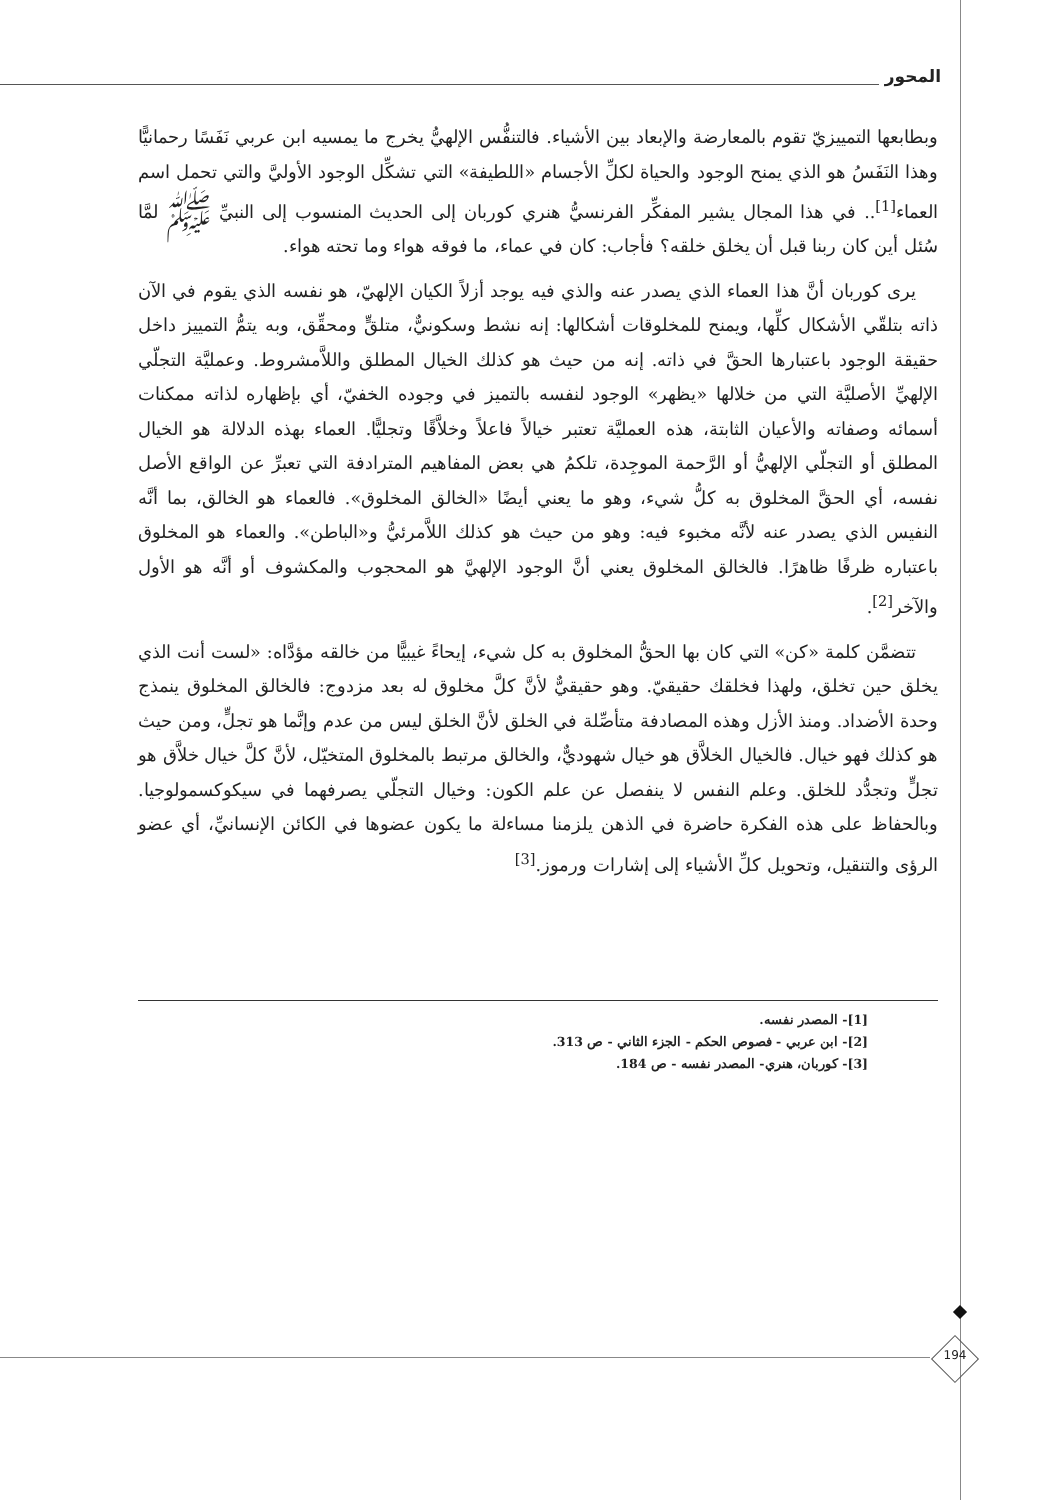المحور
وبطابعها التمييزيّ تقوم بالمعارضة والإبعاد بين الأشياء. فالتنفُّس الإلهيُّ يخرج ما يمسيه ابن عربي نَفَسًا رحمانيًّا وهذا النَفَسُ هو الذي يمنح الوجود والحياة لكلِّ الأجسام «اللطيفة» التي تشكِّل الوجود الأوليَّ والتي تحمل اسم العماء<sup>[1]</sup>.. في هذا المجال يشير المفكِّر الفرنسيُّ هنري كوربان إلى الحديث المنسوب إلى النبيِّ ﷺ لمَّا سُئل أين كان ربنا قبل أن يخلق خلقه؟ فأجاب: كان في عماء، ما فوقه هواء وما تحته هواء.
يرى كوربان أنَّ هذا العماء الذي يصدر عنه والذي فيه يوجد أزلاً الكيان الإلهيّ، هو نفسه الذي يقوم في الآن ذاته بتلقّي الأشكال كلِّها، ويمنح للمخلوقات أشكالها: إنه نشط وسكونيٌّ، متلقٍّ ومحقِّق، وبه يتمُّ التمييز داخل حقيقة الوجود باعتبارها الحقَّ في ذاته. إنه من حيث هو كذلك الخيال المطلق واللاَّمشروط. وعمليَّة التجلّي الإلهيِّ الأصليَّة التي من خلالها «يظهر» الوجود لنفسه بالتميز في وجوده الخفيّ، أي بإظهاره لذاته ممكنات أسمائه وصفاته والأعيان الثابتة، هذه العمليَّة تعتبر خيالاً فاعلاً وخلاَّقًا وتجليًّا. العماء بهذه الدلالة هو الخيال المطلق أو التجلّي الإلهيُّ أو الرَّحمة الموجِدة، تلكمُ هي بعض المفاهيم المترادفة التي تعبرِّ عن الواقع الأصل نفسه، أي الحقَّ المخلوق به كلُّ شيء، وهو ما يعني أيضًا «الخالق المخلوق». فالعماء هو الخالق، بما أنَّه النفيس الذي يصدر عنه لأنَّه مخبوء فيه: وهو من حيث هو كذلك اللاَّمرئيُّ و«الباطن». والعماء هو المخلوق باعتباره ظرفًا ظاهرًا. فالخالق المخلوق يعني أنَّ الوجود الإلهيَّ هو المحجوب والمكشوف أو أنَّه هو الأول والآخر<sup>[2]</sup>.
تتضمَّن كلمة «كن» التي كان بها الحقُّ المخلوق به كل شيء، إيحاءً غيبيًّا من خالقه مؤدَّاه: «لست أنت الذي يخلق حين تخلق، ولهذا فخلقك حقيقيّ. وهو حقيقيٌّ لأنَّ كلَّ مخلوق له بعد مزدوج: فالخالق المخلوق ينمذج وحدة الأضداد. ومنذ الأزل وهذه المصادفة متأصِّلة في الخلق لأنَّ الخلق ليس من عدم وإنَّما هو تجلٍّ، ومن حيث هو كذلك فهو خيال. فالخيال الخلاَّق هو خيال شهوديٌّ، والخالق مرتبط بالمخلوق المتخيّل، لأنَّ كلَّ خيال خلاَّق هو تجلٍّ وتجدُّد للخلق. وعلم النفس لا ينفصل عن علم الكون: وخيال التجلّي يصرفهما في سيكوكسمولوجيا. وبالحفاظ على هذه الفكرة حاضرة في الذهن يلزمنا مساءلة ما يكون عضوها في الكائن الإنسانيِّ، أي عضو الرؤى والتنقيل، وتحويل كلِّ الأشياء إلى إشارات ورموز.<sup>[3]</sup>
[1]- المصدر نفسه.
[2]- ابن عربي - فصوص الحكم - الجزء الثاني - ص 313.
[3]- كوربان، هنري- المصدر نفسه - ص 184.
194